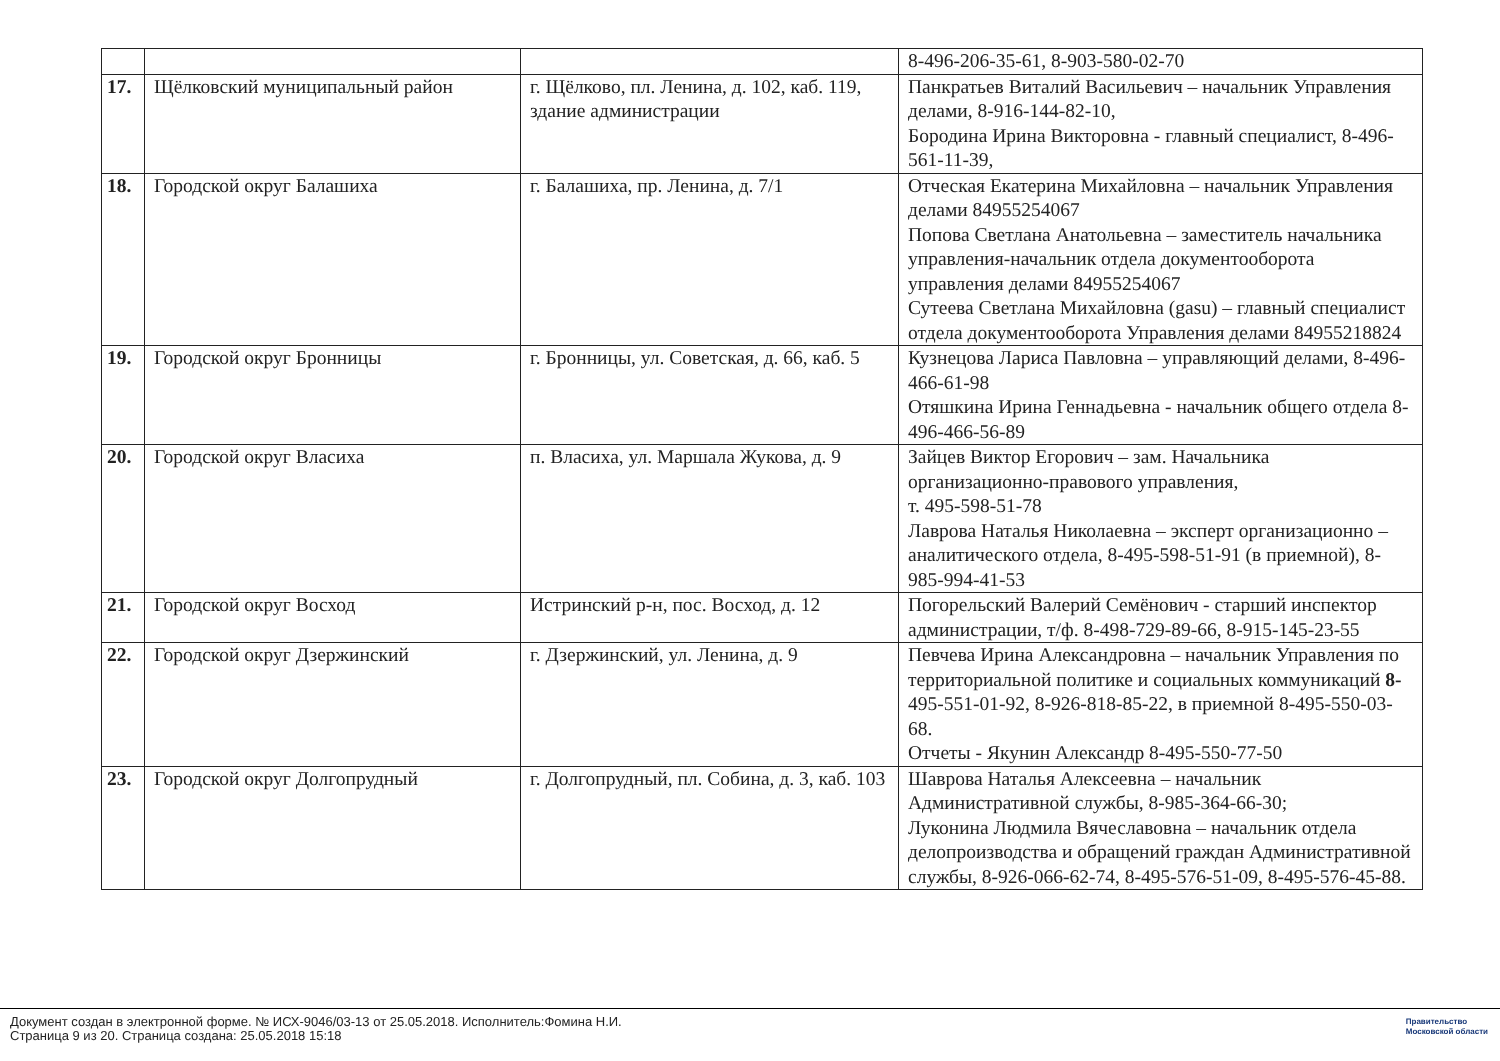| | | | 8-496-206-35-61, 8-903-580-02-70 |
| 17. | Щёлковский муниципальный район | г. Щёлково, пл. Ленина, д. 102, каб. 119, здание администрации | Панкратьев Виталий Васильевич – начальник Управления делами, 8-916-144-82-10, Бородина Ирина Викторовна - главный специалист, 8-496-561-11-39, |
| 18. | Городской округ Балашиха | г. Балашиха, пр. Ленина, д. 7/1 | Отческая Екатерина Михайловна – начальник Управления делами 84955254067 Попова Светлана Анатольевна – заместитель начальника управления-начальник отдела документооборота управления делами 84955254067 Сутеева Светлана Михайловна (gasu) – главный специалист отдела документооборота Управления делами 84955218824 |
| 19. | Городской округ Бронницы | г. Бронницы, ул. Советская, д. 66, каб. 5 | Кузнецова Лариса Павловна – управляющий делами, 8-496-466-61-98 Отяшкина Ирина Геннадьевна - начальник общего отдела 8-496-466-56-89 |
| 20. | Городской округ Власиха | п. Власиха, ул. Маршала Жукова, д. 9 | Зайцев Виктор Егорович – зам. Начальника организационно-правового управления, т. 495-598-51-78 Лаврова Наталья Николаевна – эксперт организационно – аналитического отдела, 8-495-598-51-91 (в приемной), 8-985-994-41-53 |
| 21. | Городской округ Восход | Истринский р-н, пос. Восход, д. 12 | Погорельский Валерий Семёнович - старший инспектор администрации, т/ф. 8-498-729-89-66, 8-915-145-23-55 |
| 22. | Городской округ Дзержинский | г. Дзержинский, ул. Ленина, д. 9 | Певчева Ирина Александровна – начальник Управления по территориальной политике и социальных коммуникаций 8- 495-551-01-92, 8-926-818-85-22, в приемной 8-495-550-03-68. Отчеты - Якунин Александр 8-495-550-77-50 |
| 23. | Городской округ Долгопрудный | г. Долгопрудный, пл. Собина, д. 3, каб. 103 | Шаврова Наталья Алексеевна – начальник Административной службы, 8-985-364-66-30; Луконина Людмила Вячеславовна – начальник отдела делопроизводства и обращений граждан Административной службы, 8-926-066-62-74, 8-495-576-51-09, 8-495-576-45-88. |
Документ создан в электронной форме. № ИСХ-9046/03-13 от 25.05.2018. Исполнитель:Фомина Н.И.
Страница 9 из 20. Страница создана: 25.05.2018 15:18
Правительство
Московской области